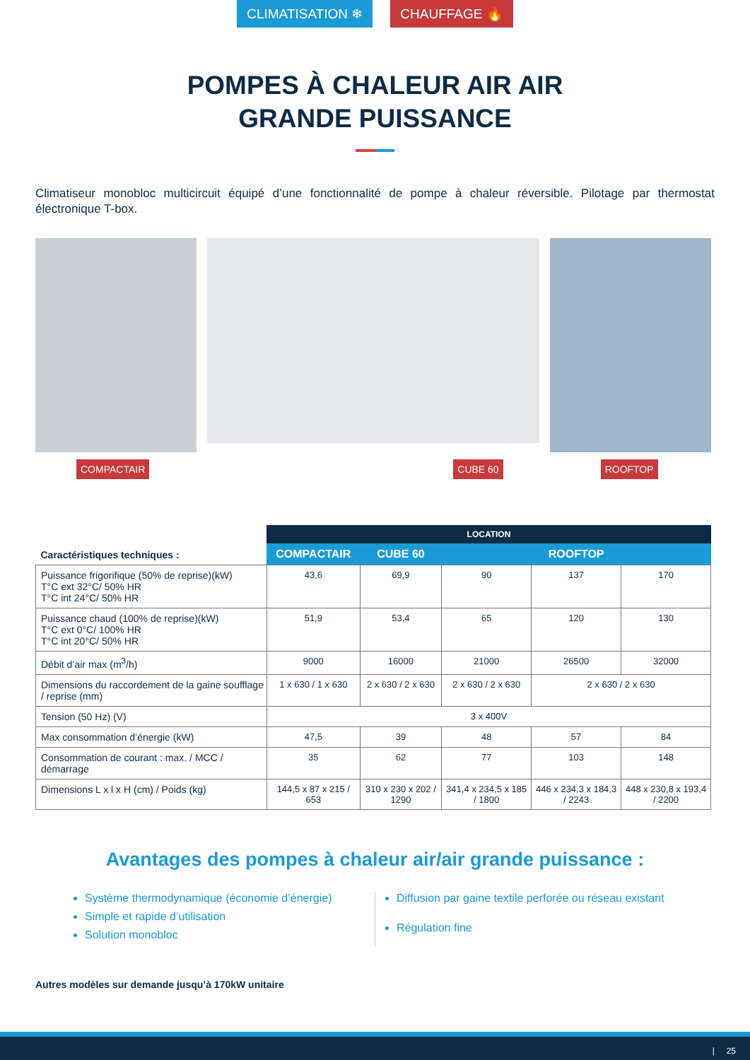CLIMATISATION ❄ CHAUFFAGE 🔥
POMPES À CHALEUR AIR AIR
GRANDE PUISSANCE
Climatiseur monobloc multicircuit équipé d’une fonctionnalité de pompe à chaleur réversible. Pilotage par thermostat électronique T-box.
COMPACTAIR CUBE 60 ROOFTOP
| Caractéristiques techniques : | LOCATION | | | | |
| | COMPACTAIR | CUBE 60 | ROOFTOP | | |
| Puissance frigorifique (50% de reprise)(kW) T°C ext 32°C/ 50% HR T°C int 24°C/ 50% HR | 43,6 | 69,9 | 90 | 137 | 170 |
| Puissance chaud (100% de reprise)(kW) T°C ext 0°C/ 100% HR T°C int 20°C/ 50% HR | 51,9 | 53,4 | 65 | 120 | 130 |
| Débit d’air max (m<sup>3</sup>/h) | 9000 | 16000 | 21000 | 26500 | 32000 |
| Dimensions du raccordement de la gaine soufflage / reprise (mm) | 1 x 630 / 1 x 630 | 2 x 630 / 2 x 630 | 2 x 630 / 2 x 630 | 2 x 630 / 2 x 630 | |
| Tension (50 Hz) (V) | 3 x 400V | | | | |
| Max consommation d’énergie (kW) | 47,5 | 39 | 48 | 57 | 84 |
| Consommation de courant : max. / MCC / démarrage | 35 | 62 | 77 | 103 | 148 |
| Dimensions L x l x H (cm) / Poids (kg) | 144,5 x 87 x 215 / 653 | 310 x 230 x 202 / 1290 | 341,4 x 234,5 x 185 / 1800 | 446 x 234,3 x 184,3 / 2243 | 448 x 230,8 x 193,4 / 2200 |
Avantages des pompes à chaleur air/air grande puissance :
Système thermodynamique (économie d’énergie)
Simple et rapide d’utilisation
Solution monobloc
Diffusion par gaine textile perforée ou réseau existant
Régulation fine
Autres modèles sur demande jusqu’à 170kW unitaire
| 25